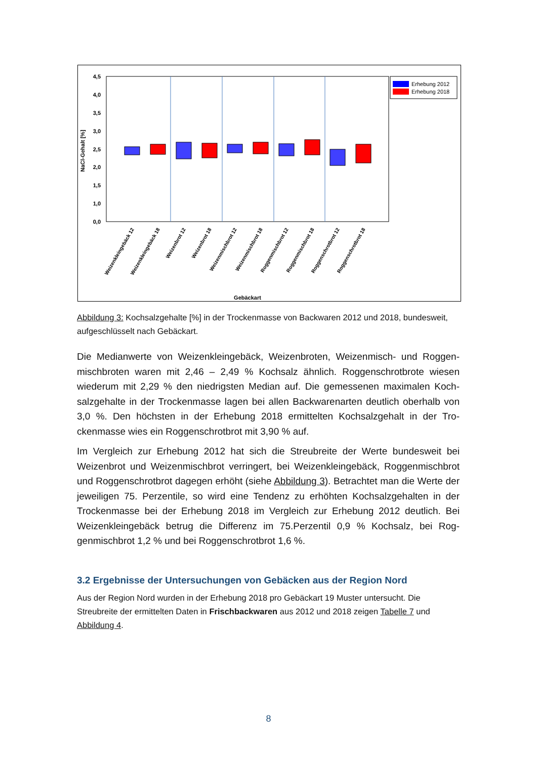4,5
4,0
3,5
3,0
2,5
2,0
1,5
1,0
0,0
NaCl-Gehalt [%]
Erhebung 2012
Erhebung 2018
Weizenkleingebäck 12
Weizenkleingebäck 18
Weizenbrot 12
Weizenbrot 18
Weizenmischbrot 12
Weizenmischbrot 18
Roggenmischbrot 12
Roggenmischbrot 18
Roggenschrotbrot 12
Roggenschrotbrot 18
Gebäckart
Abbildung 3: Kochsalzgehalte [%] in der Trockenmasse von Backwaren 2012 und 2018, bun­desweit, aufgeschlüsselt nach Gebäckart.
Die Medianwerte von Weizenkleingebäck, Weizenbroten, Weizenmisch- und Roggen­mischbroten waren mit 2,46 – 2,49 % Kochsalz ähnlich. Roggenschrotbrote wiesen wiederum mit 2,29 % den niedrigsten Median auf. Die gemessenen maximalen Koch­salzgehalte in der Trockenmasse lagen bei allen Backwarenarten deutlich oberhalb von 3,0 %. Den höchsten in der Erhebung 2018 ermittelten Kochsalzgehalt in der Tro­ckenmasse wies ein Roggenschrotbrot mit 3,90 % auf.
Im Vergleich zur Erhebung 2012 hat sich die Streubreite der Werte bundesweit bei Weizenbrot und Weizenmischbrot verringert, bei Weizenkleingebäck, Roggenmischbrot und Roggenschrotbrot dagegen erhöht (siehe Abbildung 3). Betrachtet man die Werte der jeweiligen 75. Perzentile, so wird eine Tendenz zu erhöhten Kochsalzgehalten in der Trockenmasse bei der Erhebung 2018 im Vergleich zur Erhebung 2012 deutlich. Bei Weizenkleingebäck betrug die Differenz im 75.Perzentil 0,9 % Kochsalz, bei Rog­genmischbrot 1,2 % und bei Roggenschrotbrot 1,6 %.
3.2 Ergebnisse der Untersuchungen von Gebäcken aus der Region Nord
Aus der Region Nord wurden in der Erhebung 2018 pro Gebäckart 19 Muster untersucht. Die Streubreite der ermittelten Daten in Frischbackwaren aus 2012 und 2018 zeigen Tabelle 7 und Abbildung 4.
8